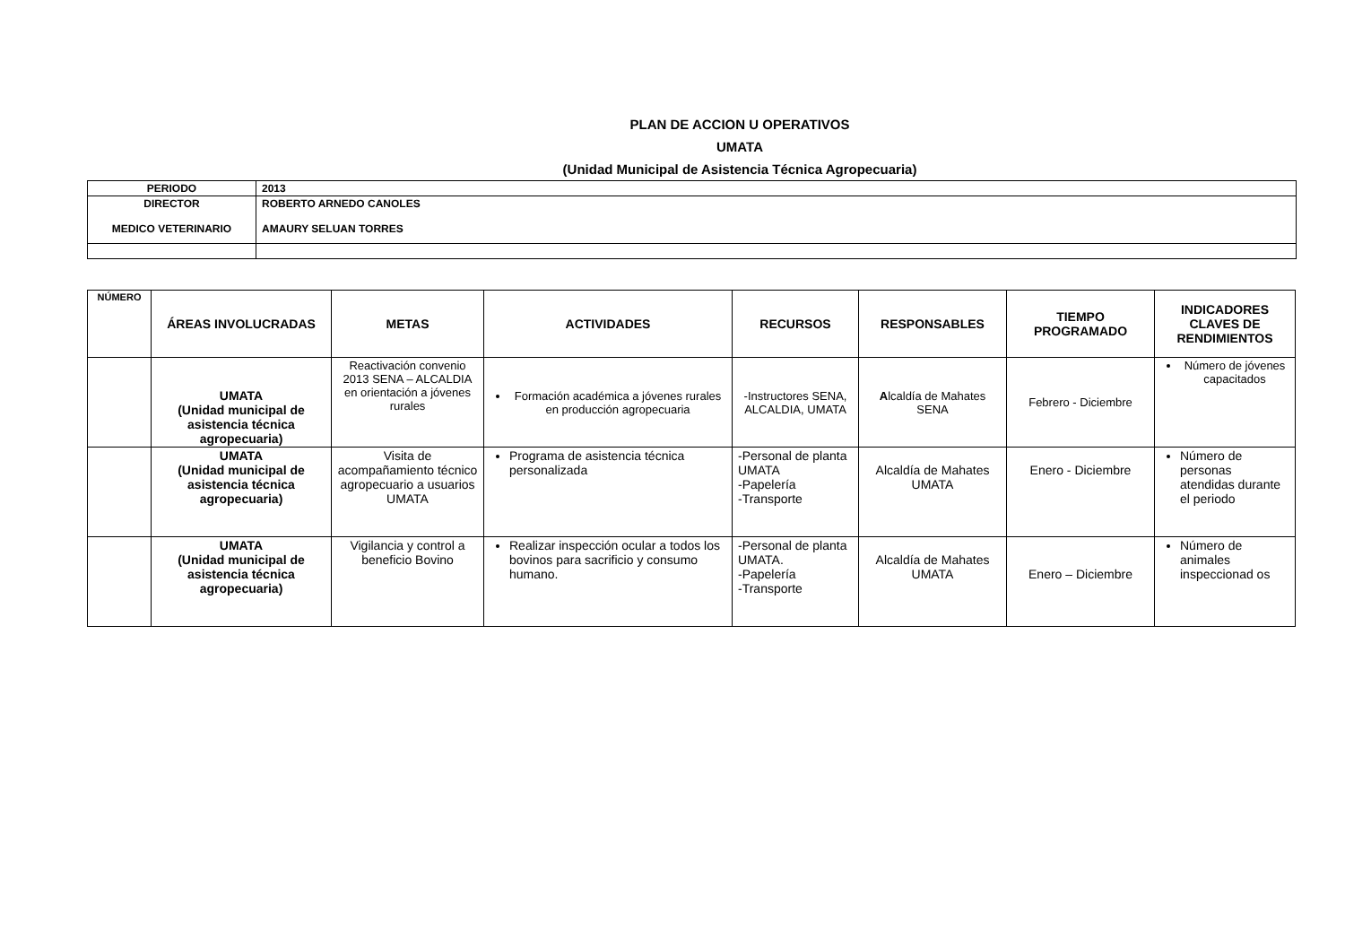PLAN DE ACCION U OPERATIVOS
UMATA
(Unidad Municipal de Asistencia Técnica Agropecuaria)
| PERIODO | 2013 |
| DIRECTOR MEDICO VETERINARIO | ROBERTO ARNEDO CANOLES AMAURY SELUAN TORRES |
| NÚMERO | ÁREAS INVOLUCRADAS | METAS | ACTIVIDADES | RECURSOS | RESPONSABLES | TIEMPO PROGRAMADO | INDICADORES CLAVES DE RENDIMIENTOS |
| --- | --- | --- | --- | --- | --- | --- | --- |
| | UMATA (Unidad municipal de asistencia técnica agropecuaria) | Reactivación convenio 2013 SENA – ALCALDIA en orientación a jóvenes rurales | Formación académica a jóvenes rurales en producción agropecuaria | -Instructores SENA, ALCALDIA, UMATA | A lcaldía de Mahates SENA | Febrero - Diciembre | Número de jóvenes capacitados |
| | UMATA (Unidad municipal de asistencia técnica agropecuaria) | Visita de acompañamiento técnico agropecuario a usuarios UMATA | Programa de asistencia técnica personalizada | -Personal de planta UMATA -Papelería -Transporte | Alcaldía de Mahates UMATA | Enero - Diciembre | Número de personas atendidas durante el periodo |
| | UMATA (Unidad municipal de asistencia técnica agropecuaria) | Vigilancia y control a beneficio Bovino | Realizar inspección ocular a todos los bovinos para sacrificio y consumo humano. | -Personal de planta UMATA. -Papelería -Transporte | Alcaldía de Mahates UMATA | Enero – Diciembre | Número de animales inspeccionad os |